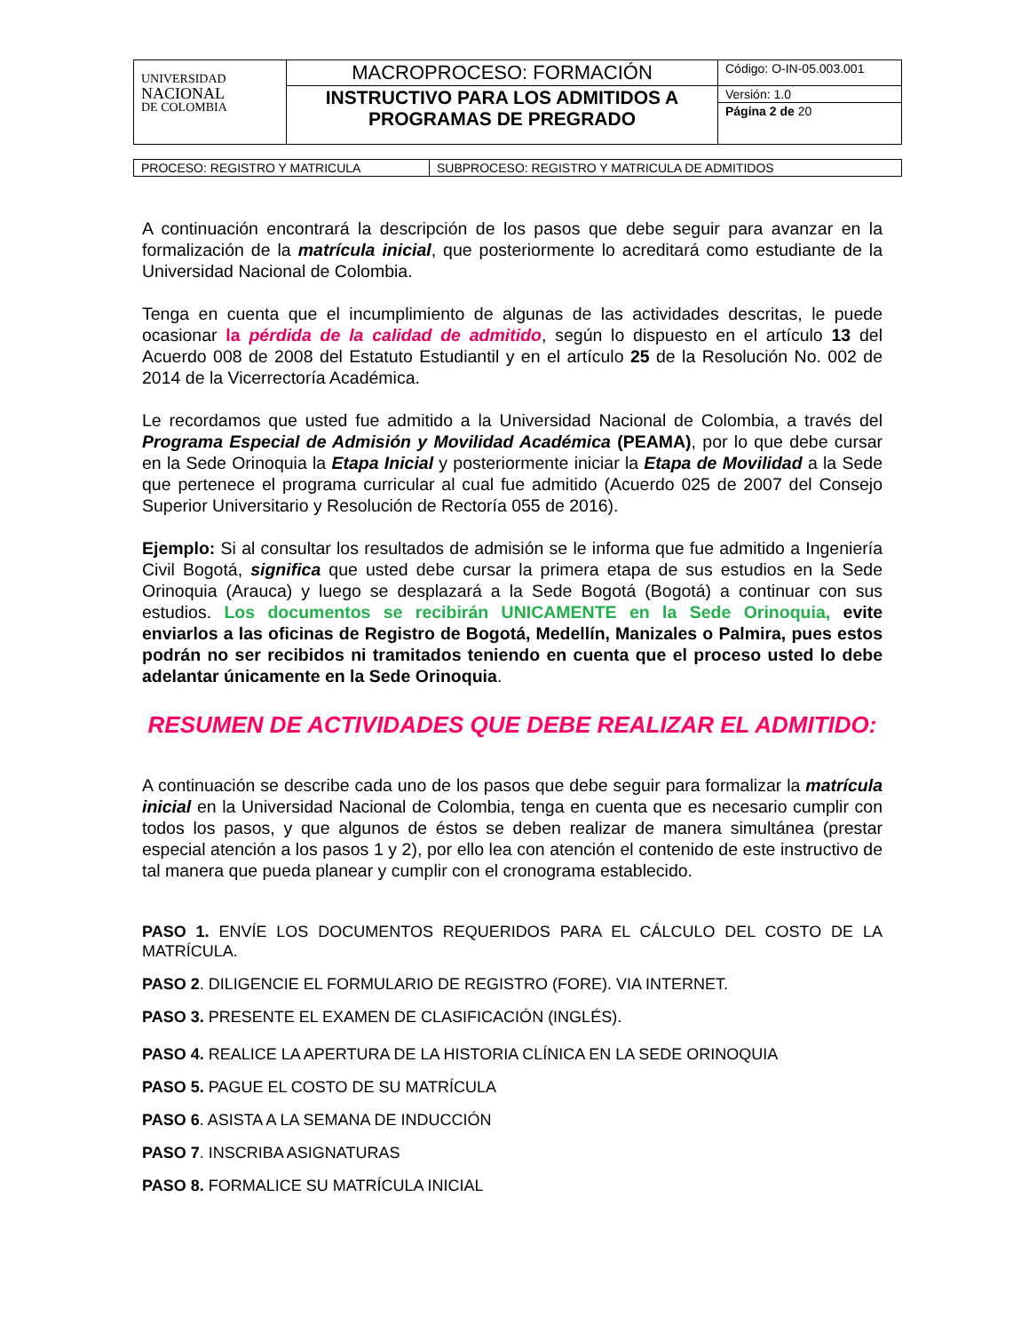| UNIVERSIDAD NACIONAL DE COLOMBIA | MACROPROCESO: FORMACIÓN | Código: O-IN-05.003.001 |
| | INSTRUCTIVO PARA LOS ADMITIDOS A PROGRAMAS DE PREGRADO | Versión: 1.0 |
| | | Página 2 de 20 |
| PROCESO: REGISTRO Y MATRICULA | SUBPROCESO: REGISTRO Y MATRICULA DE ADMITIDOS |
A continuación encontrará la descripción de los pasos que debe seguir para avanzar en la formalización de la matrícula inicial, que posteriormente lo acreditará como estudiante de la Universidad Nacional de Colombia.
Tenga en cuenta que el incumplimiento de algunas de las actividades descritas, le puede ocasionar la pérdida de la calidad de admitido, según lo dispuesto en el artículo 13 del Acuerdo 008 de 2008 del Estatuto Estudiantil y en el artículo 25 de la Resolución No. 002 de 2014 de la Vicerrectoría Académica.
Le recordamos que usted fue admitido a la Universidad Nacional de Colombia, a través del Programa Especial de Admisión y Movilidad Académica (PEAMA), por lo que debe cursar en la Sede Orinoquia la Etapa Inicial y posteriormente iniciar la Etapa de Movilidad a la Sede que pertenece el programa curricular al cual fue admitido (Acuerdo 025 de 2007 del Consejo Superior Universitario y Resolución de Rectoría 055 de 2016).
Ejemplo: Si al consultar los resultados de admisión se le informa que fue admitido a Ingeniería Civil Bogotá, significa que usted debe cursar la primera etapa de sus estudios en la Sede Orinoquia (Arauca) y luego se desplazará a la Sede Bogotá (Bogotá) a continuar con sus estudios. Los documentos se recibirán UNICAMENTE en la Sede Orinoquia, evite enviarlos a las oficinas de Registro de Bogotá, Medellín, Manizales o Palmira, pues estos podrán no ser recibidos ni tramitados teniendo en cuenta que el proceso usted lo debe adelantar únicamente en la Sede Orinoquia.
RESUMEN DE ACTIVIDADES QUE DEBE REALIZAR EL ADMITIDO:
A continuación se describe cada uno de los pasos que debe seguir para formalizar la matrícula inicial en la Universidad Nacional de Colombia, tenga en cuenta que es necesario cumplir con todos los pasos, y que algunos de éstos se deben realizar de manera simultánea (prestar especial atención a los pasos 1 y 2), por ello lea con atención el contenido de este instructivo de tal manera que pueda planear y cumplir con el cronograma establecido.
PASO 1. ENVÍE LOS DOCUMENTOS REQUERIDOS PARA EL CÁLCULO DEL COSTO DE LA MATRÍCULA.
PASO 2. DILIGENCIE EL FORMULARIO DE REGISTRO (FORE). VIA INTERNET.
PASO 3. PRESENTE EL EXAMEN DE CLASIFICACIÓN (INGLÉS).
PASO 4. REALICE LA APERTURA DE LA HISTORIA CLÍNICA EN LA SEDE ORINOQUIA
PASO 5. PAGUE EL COSTO DE SU MATRÍCULA
PASO 6. ASISTA A LA SEMANA DE INDUCCIÓN
PASO 7. INSCRIBA ASIGNATURAS
PASO 8. FORMALICE SU MATRÍCULA INICIAL